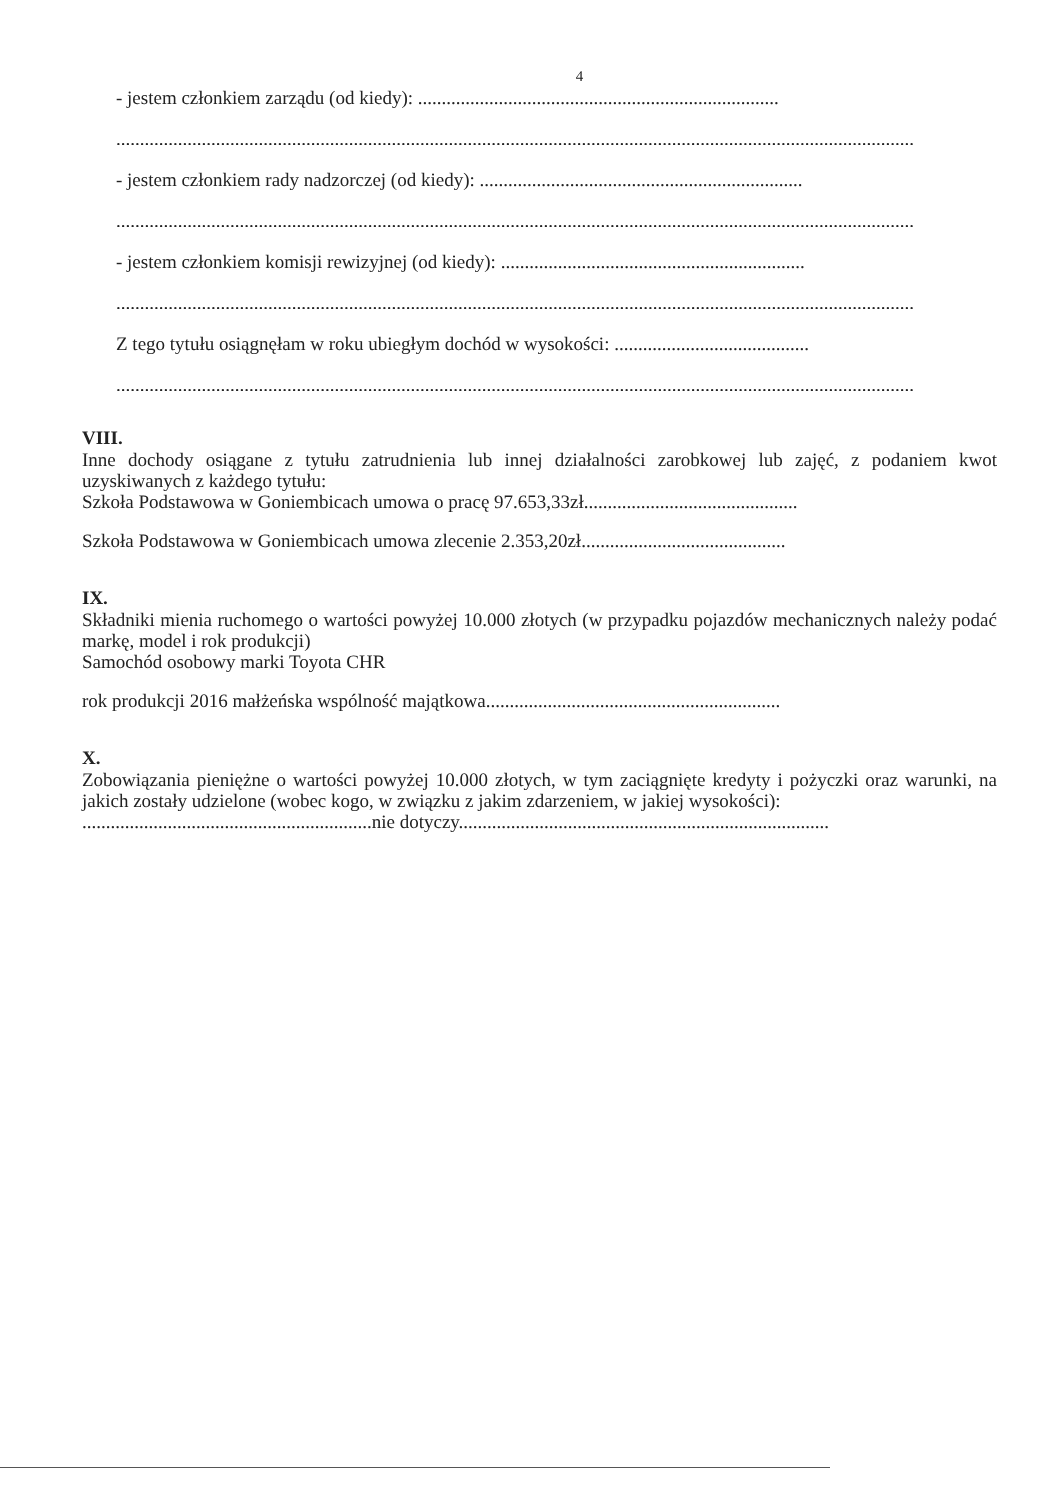4
- jestem członkiem zarządu (od kiedy): ............................................................................
........................................................................................................................................................................
- jestem członkiem rady nadzorczej (od kiedy): ....................................................................
........................................................................................................................................................................
- jestem członkiem komisji rewizyjnej (od kiedy): ................................................................
........................................................................................................................................................................
Z tego tytułu osiągnęłam w roku ubiegłym dochód w wysokości: .........................................
........................................................................................................................................................................
VIII.
Inne dochody osiągane z tytułu zatrudnienia lub innej działalności zarobkowej lub zajęć, z podaniem kwot uzyskiwanych z każdego tytułu:
Szkoła Podstawowa w Goniembicach umowa o pracę 97.653,33zł.............................................
Szkoła Podstawowa w Goniembicach umowa zlecenie 2.353,20zł...........................................
IX.
Składniki mienia ruchomego o wartości powyżej 10.000 złotych (w przypadku pojazdów mechanicznych należy podać markę, model i rok produkcji)
Samochód osobowy marki Toyota CHR
rok produkcji 2016 małżeńska wspólność majątkowa..............................................................
X.
Zobowiązania pieniężne o wartości powyżej 10.000 złotych, w tym zaciągnięte kredyty i pożyczki oraz warunki, na jakich zostały udzielone (wobec kogo, w związku z jakim zdarzeniem, w jakiej wysokości):
.............................................................nie dotyczy..............................................................................